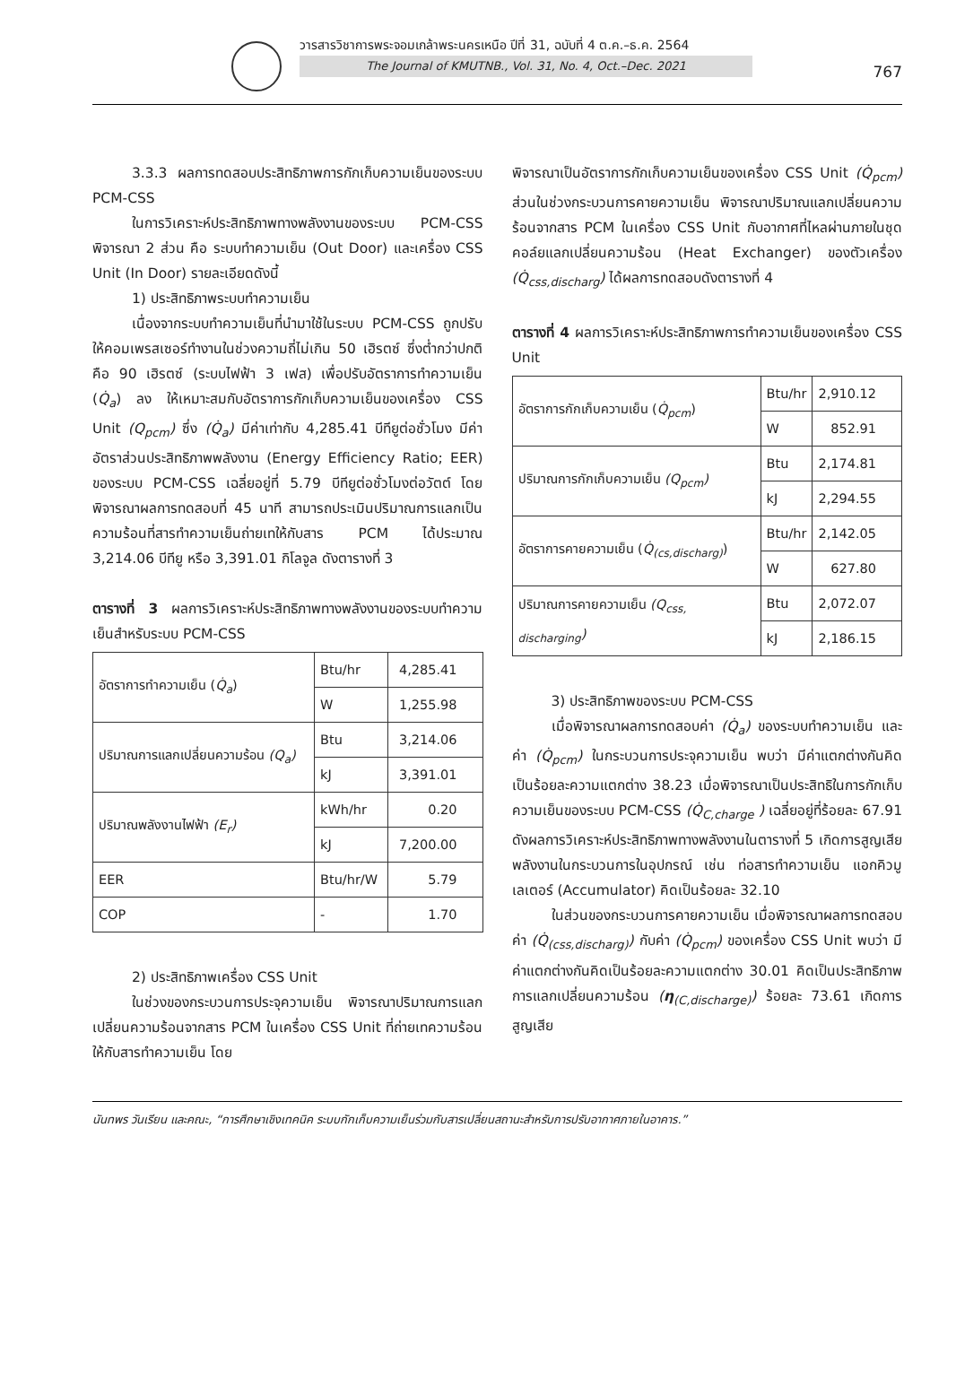วารสารวิชาการพระจอมเกล้าพระนครเหนือ ปีที่ 31, ฉบับที่ 4 ต.ค.–ธ.ค. 2564
The Journal of KMUTNB., Vol. 31, No. 4, Oct.–Dec. 2021
767
3.3.3 ผลการทดสอบประสิทธิภาพการกักเก็บความเย็นของระบบ PCM-CSS
ในการวิเคราะห์ประสิทธิภาพทางพลังงานของระบบ PCM-CSS พิจารณา 2 ส่วน คือ ระบบทำความเย็น (Out Door) และเครื่อง CSS Unit (In Door) รายละเอียดดังนี้
1) ประสิทธิภาพระบบทำความเย็น
เนื่องจากระบบทำความเย็นที่นำมาใช้ในระบบ PCM-CSS ถูกปรับให้คอมเพรสเซอร์ทำงานในช่วงความถี่ไม่เกิน 50 เฮิรตซ์ ซึ่งต่ำกว่าปกติคือ 90 เฮิรตซ์ (ระบบไฟฟ้า 3 เฟส) เพื่อปรับอัตราการทำความเย็น (Q̇<sub>a</sub>) ลง ให้เหมาะสมกับอัตราการกักเก็บความเย็นของเครื่อง CSS Unit (Q<sub>pcm</sub>) ซึ่ง (Q̇<sub>a</sub>) มีค่าเท่ากับ 4,285.41 บีทียูต่อชั่วโมง มีค่าอัตราส่วนประสิทธิภาพพลังงาน (Energy Efficiency Ratio; EER) ของระบบ PCM-CSS เฉลี่ยอยู่ที่ 5.79 บีทียูต่อชั่วโมงต่อวัตต์ โดยพิจารณาผลการทดสอบที่ 45 นาที สามารถประเมินปริมาณการแลกเป็นความร้อนที่สารทำความเย็นถ่ายเทให้กับสาร PCM ได้ประมาณ 3,214.06 บีทียู หรือ 3,391.01 กิโลจูล ดังตารางที่ 3
ตารางที่ 3 ผลการวิเคราะห์ประสิทธิภาพทางพลังงานของระบบทำความเย็นสำหรับระบบ PCM-CSS
| อัตราการทำความเย็น ( Q̇<sub>a</sub> ) | Btu/hr | 4,285.41 |
| | W | 1,255.98 |
| ปริมาณการแลกเปลี่ยนความร้อน (Q<sub>a</sub>) | Btu | 3,214.06 |
| | kJ | 3,391.01 |
| ปริมาณพลังงานไฟฟ้า (E<sub>r</sub>) | kWh/hr | 0.20 |
| | kJ | 7,200.00 |
| EER | Btu/hr/W | 5.79 |
| COP | - | 1.70 |
2) ประสิทธิภาพเครื่อง CSS Unit
ในช่วงของกระบวนการประจุความเย็น พิจารณาปริมาณการแลกเปลี่ยนความร้อนจากสาร PCM ในเครื่อง CSS Unit ที่ถ่ายเทความร้อนให้กับสารทำความเย็น โดย
พิจารณาเป็นอัตราการกักเก็บความเย็นของเครื่อง CSS Unit (Q̇<sub>pcm</sub>) ส่วนในช่วงกระบวนการคายความเย็น พิจารณาปริมาณแลกเปลี่ยนความร้อนจากสาร PCM ในเครื่อง CSS Unit กับอากาศที่ไหลผ่านภายในชุดคอล์ยแลกเปลี่ยนความร้อน (Heat Exchanger) ของตัวเครื่อง (Q̇<sub>css,discharg</sub>) ได้ผลการทดสอบดังตารางที่ 4
ตารางที่ 4 ผลการวิเคราะห์ประสิทธิภาพการทำความเย็นของเครื่อง CSS Unit
| อัตราการกักเก็บความเย็น ( Q̇<sub>pcm</sub> ) | Btu/hr | 2,910.12 |
| | W | 852.91 |
| ปริมาณการกักเก็บความเย็น (Q<sub>pcm</sub>) | Btu | 2,174.81 |
| | kJ | 2,294.55 |
| อัตราการคายความเย็น ( Q̇<sub>(cs,discharg)</sub> ) | Btu/hr | 2,142.05 |
| | W | 627.80 |
| ปริมาณการคายความเย็น (Q<sub>css, discharging</sub>) | Btu | 2,072.07 |
| | kJ | 2,186.15 |
3) ประสิทธิภาพของระบบ PCM-CSS
เมื่อพิจารณาผลการทดสอบค่า (Q̇<sub>a</sub>) ของระบบทำความเย็น และค่า (Q̇<sub>pcm</sub>) ในกระบวนการประจุความเย็น พบว่า มีค่าแตกต่างกันคิดเป็นร้อยละความแตกต่าง 38.23 เมื่อพิจารณาเป็นประสิทธิในการกักเก็บความเย็นของระบบ PCM-CSS (Q̇<sub>C,charge</sub> ) เฉลี่ยอยู่ที่ร้อยละ 67.91 ดังผลการวิเคราะห์ประสิทธิภาพทางพลังงานในตารางที่ 5 เกิดการสูญเสียพลังงานในกระบวนการในอุปกรณ์ เช่น ท่อสารทำความเย็น แอกคิวมูเลเตอร์ (Accumulator) คิดเป็นร้อยละ 32.10
ในส่วนของกระบวนการคายความเย็น เมื่อพิจารณาผลการทดสอบค่า (Q̇<sub>(css,discharg)</sub>) กับค่า (Q̇<sub>pcm</sub>) ของเครื่อง CSS Unit พบว่า มีค่าแตกต่างกันคิดเป็นร้อยละความแตกต่าง 30.01 คิดเป็นประสิทธิภาพการแลกเปลี่ยนความร้อน (η<sub>(C,discharge)</sub>) ร้อยละ 73.61 เกิดการสูญเสีย
นันทพร วันเรียน และคณะ, “การศึกษาเชิงเทคนิค ระบบกักเก็บความเย็นร่วมกับสารเปลี่ยนสถานะสำหรับการปรับอากาศภายในอาคาร.”